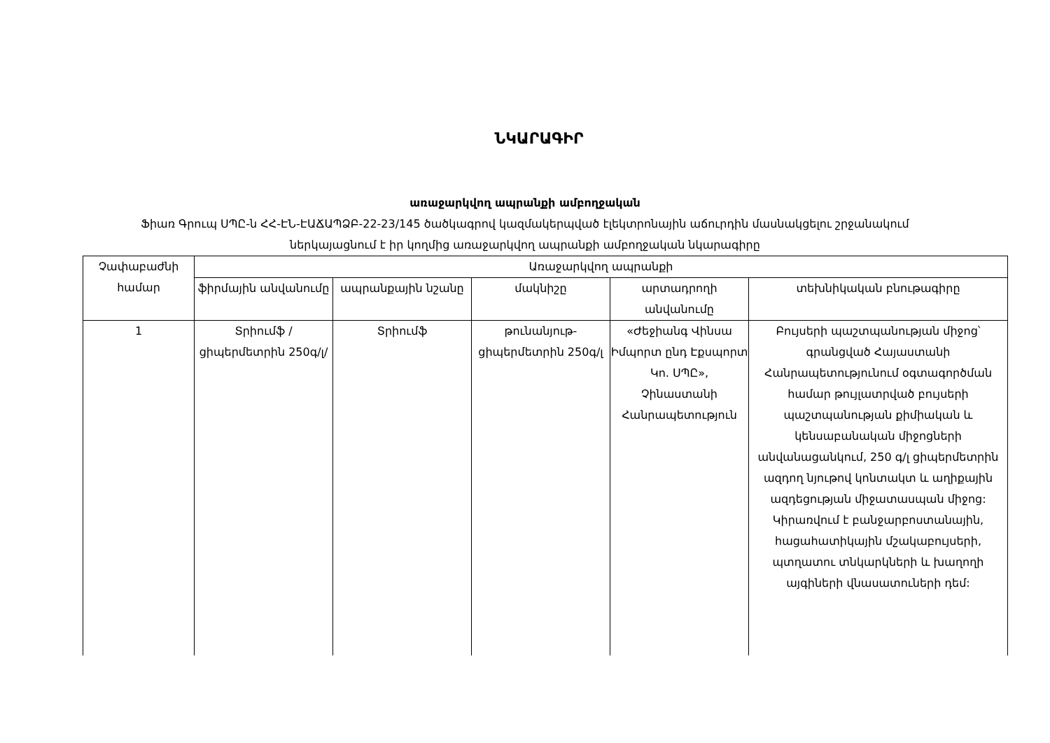ՆԿԱՐԱԳԻՐ
առաջարկվող ապրանքի ամբողջական
Ֆիառ Գրուպ ՍՊԸ-ն ՀՀ-ԷՆ-ԷԱՃԱՊՁԲ-22-23/145 ծածկագրով կազմակերպված էլեկտրոնային աճուրդին մասնակցելու շրջանակում
ներկայացնում է իր կողմից առաջարկվող ապրանքի ամբողջական նկարագիրը
| Չափաբաժնի համար | Առաջարկվող ապրանքի | | | | |
| --- | --- | --- | --- | --- | --- |
| | ֆիրմային անվանումը | ապրանքային նշանը | մակնիշը | արտադրողի անվանումը | տեխնիկական բնութագիրը |
| 1 | Տրիումֆ /ցիպերմետրին 250գ/լ/ | Տրիումֆ | թունանյութ-ցիպերմետրին 250գ/լ | «Ժեջիանգ Վինսա Իմպորտ ընդ Էքսպորտ Կո. ՍՊԸ», Չինաստանի Հանրապետություն | Բույսերի պաշտպանության միջոց՝ գրանցված Հայաստանի Հանրապետությունում օգտագործման համար թույլատրված բույսերի պաշտպանության քիմիական և կենսաբանական միջոցների անվանացանկում, 250 գ/լ ցիպերմետրին ազդող նյութով կոնտակտ և աղիքային ազդեցության միջատասպան միջոց: Կիրառվում է բանջարբոստանային, հացահատիկային մշակաբույսերի, պտղատու տնկարկների և խաղողի այգիների վնասատուների դեմ: |